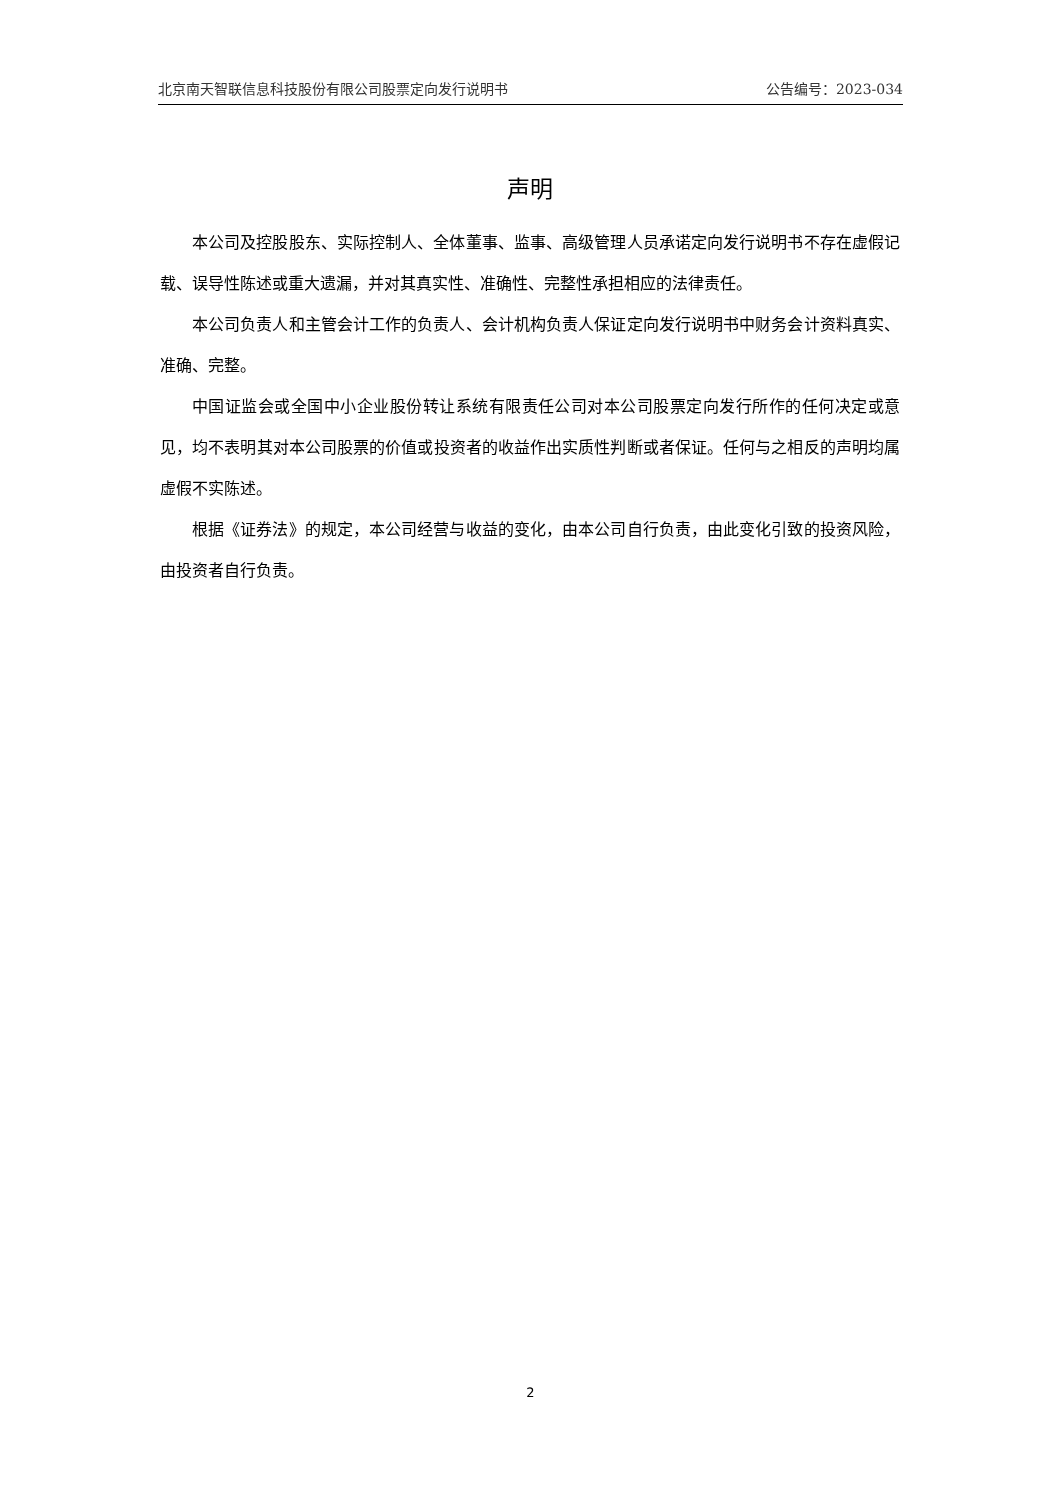北京南天智联信息科技股份有限公司股票定向发行说明书 公告编号：2023-034
声明
本公司及控股股东、实际控制人、全体董事、监事、高级管理人员承诺定向发行说明书不存在虚假记载、误导性陈述或重大遗漏，并对其真实性、准确性、完整性承担相应的法律责任。
本公司负责人和主管会计工作的负责人、会计机构负责人保证定向发行说明书中财务会计资料真实、准确、完整。
中国证监会或全国中小企业股份转让系统有限责任公司对本公司股票定向发行所作的任何决定或意见，均不表明其对本公司股票的价值或投资者的收益作出实质性判断或者保证。任何与之相反的声明均属虚假不实陈述。
根据《证券法》的规定，本公司经营与收益的变化，由本公司自行负责，由此变化引致的投资风险，由投资者自行负责。
2